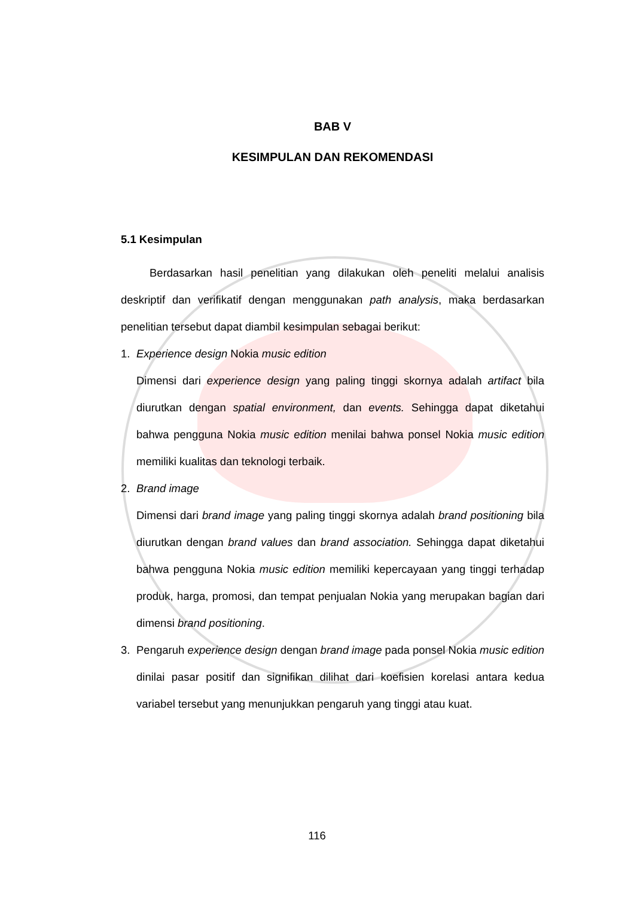BAB V
KESIMPULAN DAN REKOMENDASI
5.1 Kesimpulan
Berdasarkan hasil penelitian yang dilakukan oleh peneliti melalui analisis deskriptif dan verifikatif dengan menggunakan path analysis, maka berdasarkan penelitian tersebut dapat diambil kesimpulan sebagai berikut:
1. Experience design Nokia music edition
Dimensi dari experience design yang paling tinggi skornya adalah artifact bila diurutkan dengan spatial environment, dan events. Sehingga dapat diketahui bahwa pengguna Nokia music edition menilai bahwa ponsel Nokia music edition memiliki kualitas dan teknologi terbaik.
2. Brand image
Dimensi dari brand image yang paling tinggi skornya adalah brand positioning bila diurutkan dengan brand values dan brand association. Sehingga dapat diketahui bahwa pengguna Nokia music edition memiliki kepercayaan yang tinggi terhadap produk, harga, promosi, dan tempat penjualan Nokia yang merupakan bagian dari dimensi brand positioning.
3.
Pengaruh experience design dengan brand image pada ponsel Nokia music edition dinilai pasar positif dan signifikan dilihat dari koefisien korelasi antara kedua variabel tersebut yang menunjukkan pengaruh yang tinggi atau kuat.
116